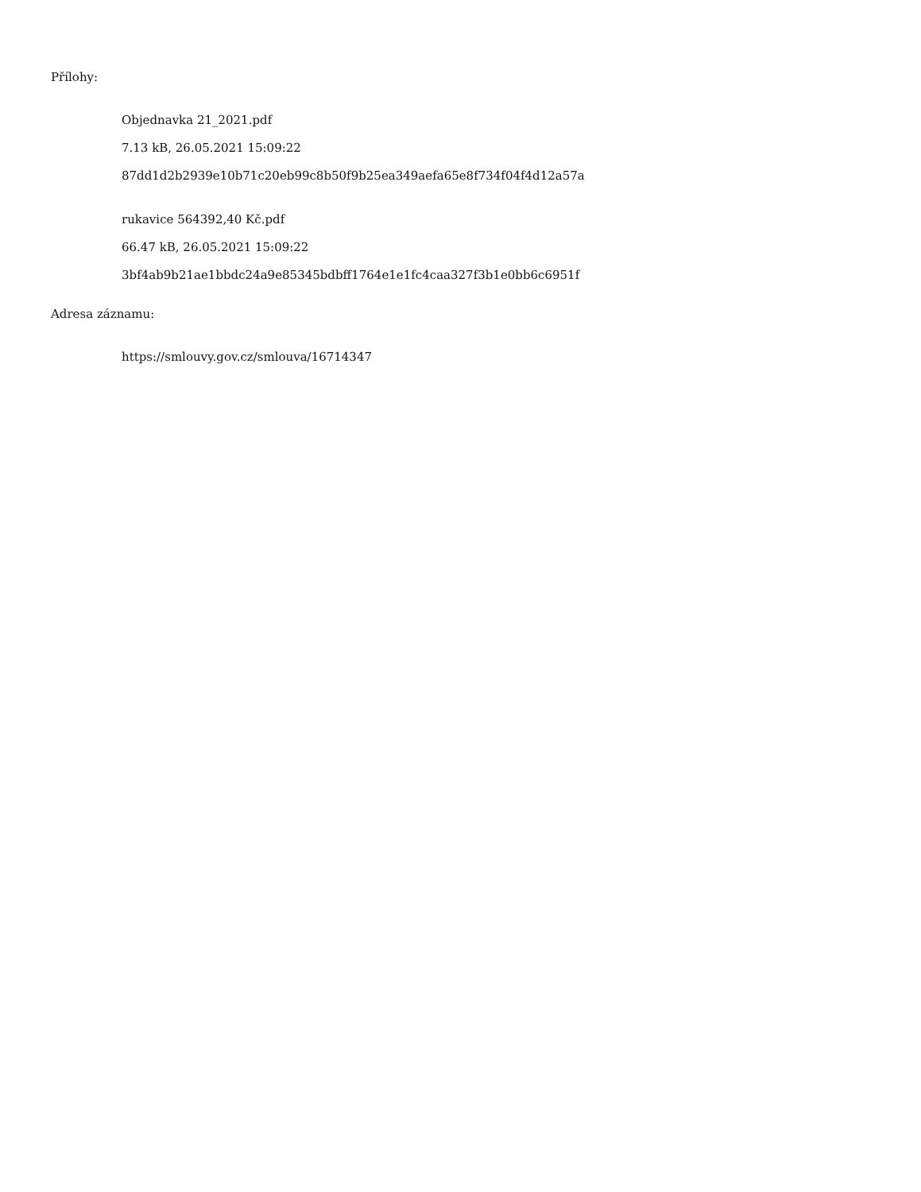Přílohy:
Objednavka 21_2021.pdf
7.13 kB, 26.05.2021 15:09:22
87dd1d2b2939e10b71c20eb99c8b50f9b25ea349aefa65e8f734f04f4d12a57a
rukavice 564392,40 Kč.pdf
66.47 kB, 26.05.2021 15:09:22
3bf4ab9b21ae1bbdc24a9e85345bdbff1764e1e1fc4caa327f3b1e0bb6c6951f
Adresa záznamu:
https://smlouvy.gov.cz/smlouva/16714347